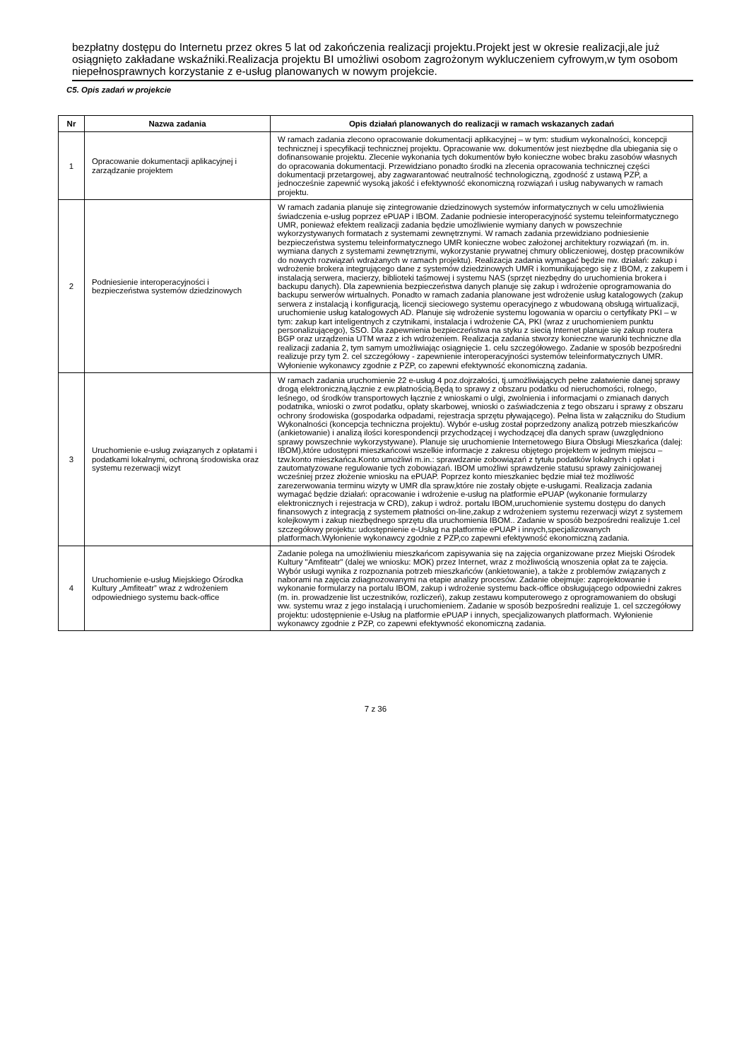bezpłatny dostępu do Internetu przez okres 5 lat od zakończenia realizacji projektu.Projekt jest w okresie realizacji,ale już osiągnięto zakładane wskaźniki.Realizacja projektu BI umożliwi osobom zagrożonym wykluczeniem cyfrowym,w tym osobom niepełnosprawnych korzystanie z e-usług planowanych w nowym projekcie.
C5. Opis zadań w projekcie
| Nr | Nazwa zadania | Opis działań planowanych do realizacji w ramach wskazanych zadań |
| --- | --- | --- |
| 1 | Opracowanie dokumentacji aplikacyjnej i zarządzanie projektem | W ramach zadania zlecono opracowanie dokumentacji aplikacyjnej – w tym: studium wykonalności, koncepcji technicznej i specyfikacji technicznej projektu. Opracowanie ww. dokumentów jest niezbędne dla ubiegania się o dofinansowanie projektu. Zlecenie wykonania tych dokumentów było konieczne wobec braku zasobów własnych do opracowania dokumentacji. Przewidziano ponadto środki na zlecenia opracowania technicznej części dokumentacji przetargowej, aby zagwarantować neutralność technologiczną, zgodność z ustawą PZP, a jednocześnie zapewnić wysoką jakość i efektywność ekonomiczną rozwiązań i usług nabywanych w ramach projektu. |
| 2 | Podniesienie interoperacyjności i bezpieczeństwa systemów dziedzinowych | W ramach zadania planuje się zintegrowanie dziedzinowych systemów informatycznych w celu umożliwienia świadczenia e-usług poprzez ePUAP i IBOM. Zadanie podniesie interoperacyjność systemu teleinformatycznego UMR, ponieważ efektem realizacji zadania będzie umożliwienie wymiany danych w powszechnie wykorzystywanych formatach z systemami zewnętrznymi. W ramach zadania przewidziano podniesienie bezpieczeństwa systemu teleinformatycznego UMR konieczne wobec założonej architektury rozwiązań (m. in. wymiana danych z systemami zewnętrznymi, wykorzystanie prywatnej chmury obliczeniowej, dostęp pracowników do nowych rozwiązań wdrażanych w ramach projektu). Realizacja zadania wymagać będzie nw. działań: zakup i wdrożenie brokera integrującego dane z systemów dziedzinowych UMR i komunikującego się z IBOM, z zakupem i instalacją serwera, macierzy, biblioteki taśmowej i systemu NAS (sprzęt niezbędny do uruchomienia brokera i backupu danych). Dla zapewnienia bezpieczeństwa danych planuje się zakup i wdrożenie oprogramowania do backupu serwerów wirtualnych. Ponadto w ramach zadania planowane jest wdrożenie usług katalogowych (zakup serwera z instalacją i konfiguracją, licencji sieciowego systemu operacyjnego z wbudowaną obsługą wirtualizacji, uruchomienie usług katalogowych AD. Planuje się wdrożenie systemu logowania w oparciu o certyfikaty PKI – w tym: zakup kart inteligentnych z czytnikami, instalacja i wdrożenie CA, PKI (wraz z uruchomieniem punktu personalizującego), SSO. Dla zapewnienia bezpieczeństwa na styku z siecią Internet planuje się zakup routera BGP oraz urządzenia UTM wraz z ich wdrożeniem. Realizacja zadania stworzy konieczne warunki techniczne dla realizacji zadania 2, tym samym umożliwiając osiągnięcie 1. celu szczegółowego. Zadanie w sposób bezpośredni realizuje przy tym 2. cel szczegółowy - zapewnienie interoperacyjności systemów teleinformatycznych UMR. Wyłonienie wykonawcy zgodnie z PZP, co zapewni efektywność ekonomiczną zadania. |
| 3 | Uruchomienie e-usług związanych z opłatami i podatkami lokalnymi, ochroną środowiska oraz systemu rezerwacji wizyt | W ramach zadania uruchomienie 22 e-usług 4 poz.dojrzałości, tj.umożliwiających pełne załatwienie danej sprawy drogą elektroniczną,łącznie z ew.płatnością.Będą to sprawy z obszaru podatku od nieruchomości, rolnego, leśnego, od środków transportowych łącznie z wnioskami o ulgi, zwolnienia i informacjami o zmianach danych podatnika, wnioski o zwrot podatku, opłaty skarbowej, wnioski o zaświadczenia z tego obszaru i sprawy z obszaru ochrony środowiska (gospodarka odpadami, rejestracja sprzętu pływającego). Pełna lista w załączniku do Studium Wykonalności (koncepcja techniczna projektu). Wybór e-usług został poprzedzony analizą potrzeb mieszkańców (ankietowanie) i analizą ilości korespondencji przychodzącej i wychodzącej dla danych spraw (uwzględniono sprawy powszechnie wykorzystywane). Planuje się uruchomienie Internetowego Biura Obsługi Mieszkańca (dalej: IBOM),które udostępni mieszkańcowi wszelkie informacje z zakresu objętego projektem w jednym miejscu – tzw.konto mieszkańca.Konto umożliwi m.in.: sprawdzanie zobowiązań z tytułu podatków lokalnych i opłat i zautomatyzowane regulowanie tych zobowiązań. IBOM umożliwi sprawdzenie statusu sprawy zainicjowanej wcześniej przez złożenie wniosku na ePUAP. Poprzez konto mieszkaniec będzie miał też możliwość zarezerwowania terminu wizyty w UMR dla spraw,które nie zostały objęte e-usługami. Realizacja zadania wymagać będzie działań: opracowanie i wdrożenie e-usług na platformie ePUAP (wykonanie formularzy elektronicznych i rejestracja w CRD), zakup i wdroż. portalu IBOM,uruchomienie systemu dostępu do danych finansowych z integracją z systemem płatności on-line,zakup z wdrożeniem systemu rezerwacji wizyt z systemem kolejkowym i zakup niezbędnego sprzętu dla uruchomienia IBOM.. Zadanie w sposób bezpośredni realizuje 1.cel szczegółowy projektu: udostępnienie e-Usług na platformie ePUAP i innych,specjalizowanych platformach.Wyłonienie wykonawcy zgodnie z PZP,co zapewni efektywność ekonomiczną zadania. |
| 4 | Uruchomienie e-usług Miejskiego Ośrodka Kultury „Amfiteatr” wraz z wdrożeniem odpowiedniego systemu back-office | Zadanie polega na umożliwieniu mieszkańcom zapisywania się na zajęcia organizowane przez Miejski Ośrodek Kultury "Amfiteatr" (dalej we wniosku: MOK) przez Internet, wraz z możliwością wnoszenia opłat za te zajęcia. Wybór usługi wynika z rozpoznania potrzeb mieszkańców (ankietowanie), a także z problemów związanych z naborami na zajęcia zdiagnozowanymi na etapie analizy procesów. Zadanie obejmuje: zaprojektowanie i wykonanie formularzy na portalu IBOM, zakup i wdrożenie systemu back-office obsługującego odpowiedni zakres (m. in. prowadzenie list uczestników, rozliczeń), zakup zestawu komputerowego z oprogramowaniem do obsługi ww. systemu wraz z jego instalacją i uruchomieniem. Zadanie w sposób bezpośredni realizuje 1. cel szczegółowy projektu: udostępnienie e-Usług na platformie ePUAP i innych, specjalizowanych platformach. Wyłonienie wykonawcy zgodnie z PZP, co zapewni efektywność ekonomiczną zadania. |
7 z 36